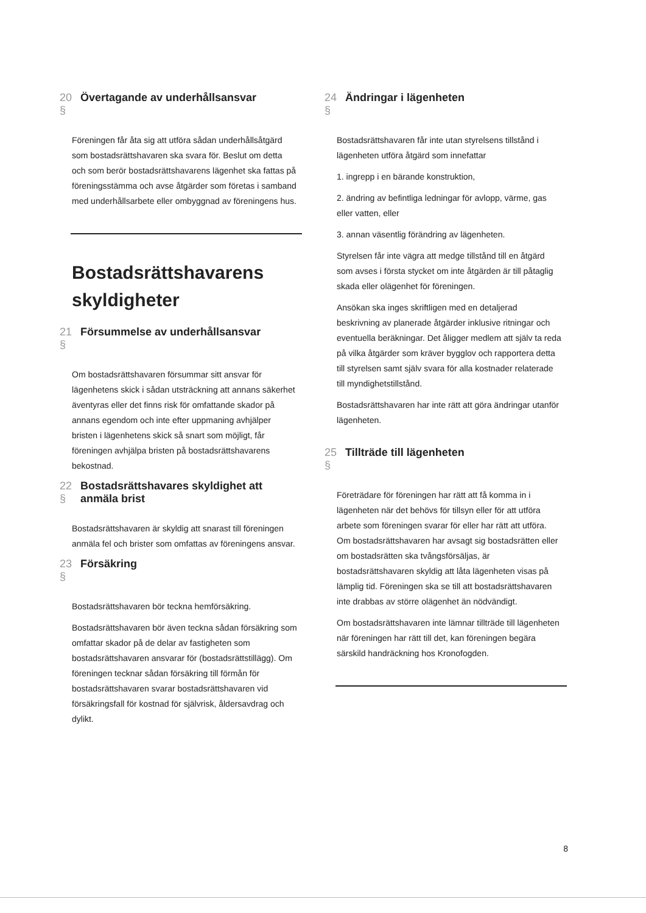20 § Övertagande av underhållsansvar
Föreningen får åta sig att utföra sådan underhållsåtgärd som bostadsrättshavaren ska svara för. Beslut om detta och som berör bostadsrättshavarens lägenhet ska fattas på föreningsstämma och avse åtgärder som företas i samband med underhållsarbete eller ombyggnad av föreningens hus.
Bostadsrättshavarens skyldigheter
21 § Försummelse av underhållsansvar
Om bostadsrättshavaren försummar sitt ansvar för lägenhetens skick i sådan utsträckning att annans säkerhet äventyras eller det finns risk för omfattande skador på annans egendom och inte efter uppmaning avhjälper bristen i lägenhetens skick så snart som möjligt, får föreningen avhjälpa bristen på bostadsrättshavarens bekostnad.
22 § Bostadsrättshavares skyldighet att anmäla brist
Bostadsrättshavaren är skyldig att snarast till föreningen anmäla fel och brister som omfattas av föreningens ansvar.
23 § Försäkring
Bostadsrättshavaren bör teckna hemförsäkring.
Bostadsrättshavaren bör även teckna sådan försäkring som omfattar skador på de delar av fastigheten som bostadsrättshavaren ansvarar för (bostadsrättstillägg). Om föreningen tecknar sådan försäkring till förmån för bostadsrättshavaren svarar bostadsrättshavaren vid försäkringsfall för kostnad för självrisk, åldersavdrag och dylikt.
24 § Ändringar i lägenheten
Bostadsrättshavaren får inte utan styrelsens tillstånd i lägenheten utföra åtgärd som innefattar
1. ingrepp i en bärande konstruktion,
2. ändring av befintliga ledningar för avlopp, värme, gas eller vatten, eller
3. annan väsentlig förändring av lägenheten.
Styrelsen får inte vägra att medge tillstånd till en åtgärd som avses i första stycket om inte åtgärden är till påtaglig skada eller olägenhet för föreningen.
Ansökan ska inges skriftligen med en detaljerad beskrivning av planerade åtgärder inklusive ritningar och eventuella beräkningar. Det åligger medlem att själv ta reda på vilka åtgärder som kräver bygglov och rapportera detta till styrelsen samt själv svara för alla kostnader relaterade till myndighetstillstånd.
Bostadsrättshavaren har inte rätt att göra ändringar utanför lägenheten.
25 § Tillträde till lägenheten
Företrädare för föreningen har rätt att få komma in i lägenheten när det behövs för tillsyn eller för att utföra arbete som föreningen svarar för eller har rätt att utföra. Om bostadsrättshavaren har avsagt sig bostadsrätten eller om bostadsrätten ska tvångsförsäljas, är bostadsrättshavaren skyldig att låta lägenheten visas på lämplig tid. Föreningen ska se till att bostadsrättshavaren inte drabbas av större olägenhet än nödvändigt.
Om bostadsrättshavaren inte lämnar tillträde till lägenheten när föreningen har rätt till det, kan föreningen begära särskild handräckning hos Kronofogden.
8